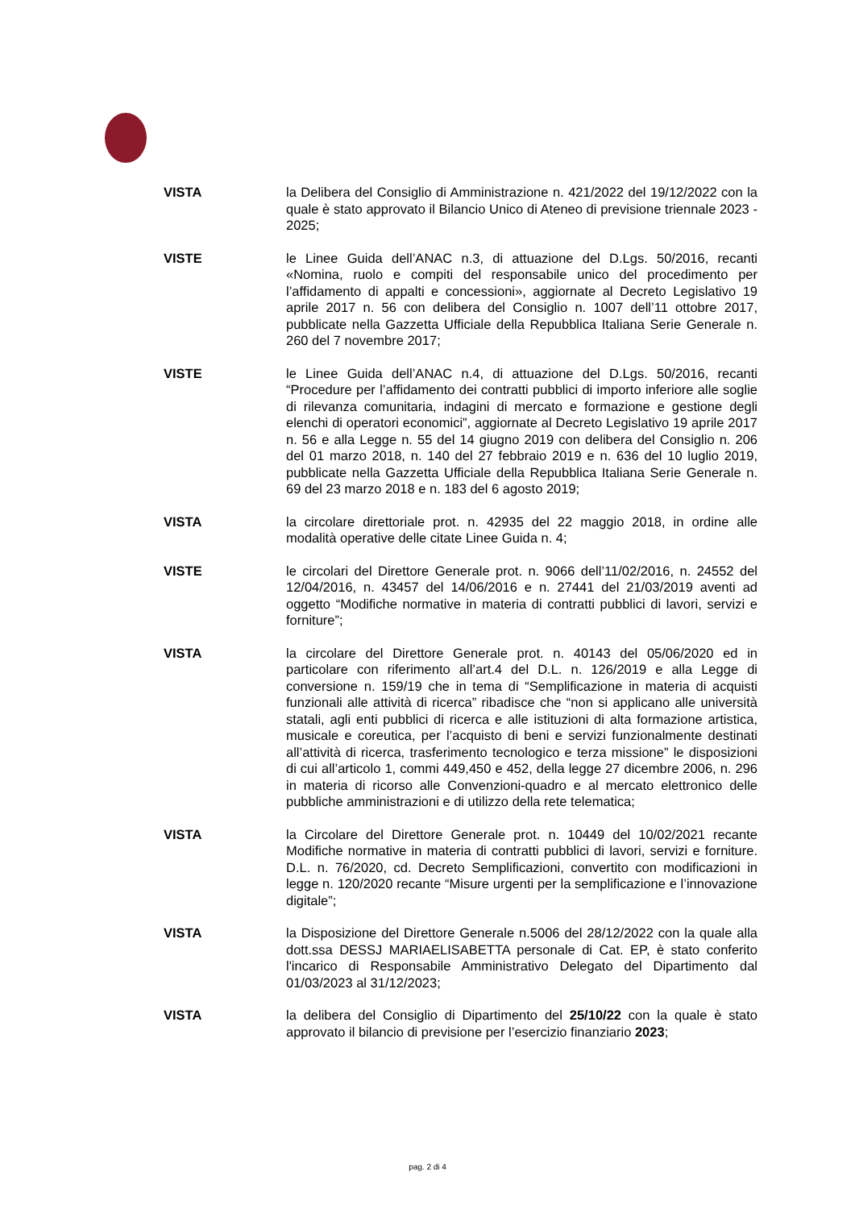VISTA la Delibera del Consiglio di Amministrazione n. 421/2022 del 19/12/2022 con la quale è stato approvato il Bilancio Unico di Ateneo di previsione triennale 2023 - 2025;
VISTE le Linee Guida dell’ANAC n.3, di attuazione del D.Lgs. 50/2016, recanti «Nomina, ruolo e compiti del responsabile unico del procedimento per l’affidamento di appalti e concessioni», aggiornate al Decreto Legislativo 19 aprile 2017 n. 56 con delibera del Consiglio n. 1007 dell’11 ottobre 2017, pubblicate nella Gazzetta Ufficiale della Repubblica Italiana Serie Generale n. 260 del 7 novembre 2017;
VISTE le Linee Guida dell’ANAC n.4, di attuazione del D.Lgs. 50/2016, recanti “Procedure per l’affidamento dei contratti pubblici di importo inferiore alle soglie di rilevanza comunitaria, indagini di mercato e formazione e gestione degli elenchi di operatori economici”, aggiornate al Decreto Legislativo 19 aprile 2017 n. 56 e alla Legge n. 55 del 14 giugno 2019 con delibera del Consiglio n. 206 del 01 marzo 2018, n. 140 del 27 febbraio 2019 e n. 636 del 10 luglio 2019, pubblicate nella Gazzetta Ufficiale della Repubblica Italiana Serie Generale n. 69 del 23 marzo 2018 e n. 183 del 6 agosto 2019;
VISTA la circolare direttoriale prot. n. 42935 del 22 maggio 2018, in ordine alle modalità operative delle citate Linee Guida n. 4;
VISTE le circolari del Direttore Generale prot. n. 9066 dell’11/02/2016, n. 24552 del 12/04/2016, n. 43457 del 14/06/2016 e n. 27441 del 21/03/2019 aventi ad oggetto “Modifiche normative in materia di contratti pubblici di lavori, servizi e forniture”;
VISTA la circolare del Direttore Generale prot. n. 40143 del 05/06/2020 ed in particolare con riferimento all’art.4 del D.L. n. 126/2019 e alla Legge di conversione n. 159/19 che in tema di “Semplificazione in materia di acquisti funzionali alle attività di ricerca” ribadisce che “non si applicano alle università statali, agli enti pubblici di ricerca e alle istituzioni di alta formazione artistica, musicale e coreutica, per l’acquisto di beni e servizi funzionalmente destinati all’attività di ricerca, trasferimento tecnologico e terza missione” le disposizioni di cui all’articolo 1, commi 449,450 e 452, della legge 27 dicembre 2006, n. 296 in materia di ricorso alle Convenzioni-quadro e al mercato elettronico delle pubbliche amministrazioni e di utilizzo della rete telematica;
VISTA la Circolare del Direttore Generale prot. n. 10449 del 10/02/2021 recante Modifiche normative in materia di contratti pubblici di lavori, servizi e forniture. D.L. n. 76/2020, cd. Decreto Semplificazioni, convertito con modificazioni in legge n. 120/2020 recante “Misure urgenti per la semplificazione e l’innovazione digitale”;
VISTA la Disposizione del Direttore Generale n.5006 del 28/12/2022 con la quale alla dott.ssa DESSJ MARIAELISABETTA personale di Cat. EP, è stato conferito l'incarico di Responsabile Amministrativo Delegato del Dipartimento dal 01/03/2023 al 31/12/2023;
VISTA la delibera del Consiglio di Dipartimento del 25/10/22 con la quale è stato approvato il bilancio di previsione per l’esercizio finanziario 2023;
pag. 2 di 4